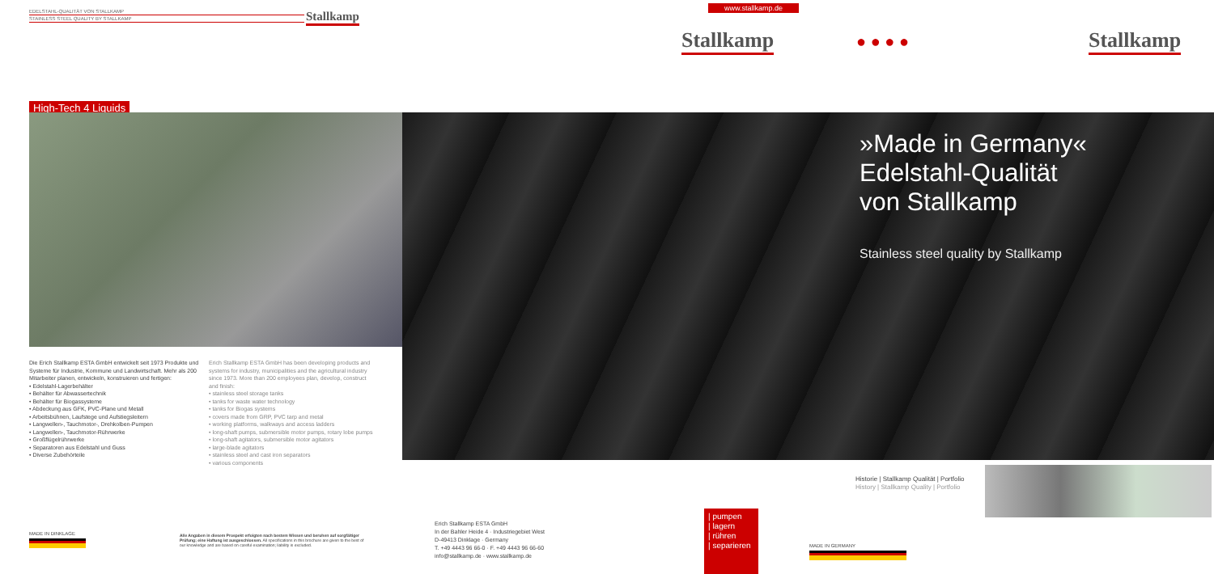EDELSTAHL-QUALITÄT VON STALLKAMP
STAINLESS STEEL QUALITY BY STALLKAMP
Stallkamp
High-Tech 4 Liquids
Die Erich Stallkamp ESTA GmbH entwickelt seit 1973 Produkte und Systeme für Industrie, Kommune und Landwirtschaft. Mehr als 200 Mitarbeiter planen, entwickeln, konstruieren und fertigen:
• Edelstahl-Lagerbehälter
• Behälter für Abwassertechnik
• Behälter für Biogassysteme
• Abdeckung aus GFK, PVC-Plane und Metall
• Arbeitsbühnen, Laufstege und Aufstiegsleitern
• Langwellen-, Tauchmotor-, Drehkolben-Pumpen
• Langwellen-, Tauchmotor-Rührwerke
• Großflügelrührwerke
• Separatoren aus Edelstahl und Guss
• Diverse Zubehörteile
Erich Stallkamp ESTA GmbH has been developing products and systems for industry, municipalities and the agricultural industry since 1973. More than 200 employees plan, develop, construct and finish:
• stainless steel storage tanks
• tanks for waste water technology
• tanks for Biogas systems
• covers made from GRP, PVC tarp and metal
• working platforms, walkways and access ladders
• long-shaft pumps, submersible motor pumps, rotary lobe pumps
• long-shaft agitators, submersible motor agitators
• large-blade agitators
• stainless steel and cast iron separators
• various components
MADE IN DINKLAGE
Alle Angaben in diesem Prospekt erfolgten nach bestem Wissen und beruhen auf sorgfältiger Prüfung; eine Haftung ist ausgeschlossen. All specifications in this brochure are given to the best of our knowledge and are based on careful examination; liability is excluded.
www.stallkamp.de
Stallkamp ● ● ● ● Stallkamp
»Made in Germany«
Edelstahl-Qualität
von Stallkamp
Stainless steel quality by Stallkamp
Historie | Stallkamp Qualität | Portfolio
History | Stallkamp Quality | Portfolio
Erich Stallkamp ESTA GmbH
In der Bahler Heide 4 · Industriegebiet West
D-49413 Dinklage · Germany
T. +49 4443 96 66-0 · F. +49 4443 96 66-60
info@stallkamp.de · www.stallkamp.de
| pumpen
| lagern
| rühren
| separieren
MADE IN GERMANY